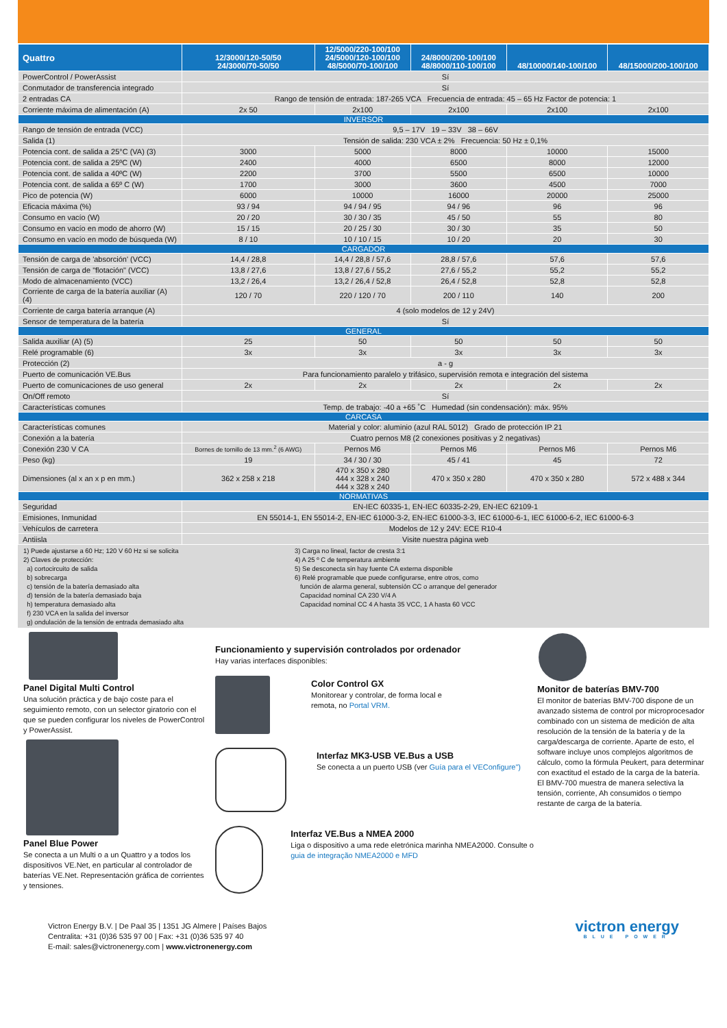| Quattro | 12/3000/120-50/50 24/3000/70-50/50 | 12/5000/220-100/100 24/5000/120-100/100 48/5000/70-100/100 | 24/8000/200-100/100 48/8000/110-100/100 | 48/10000/140-100/100 | 48/15000/200-100/100 |
| --- | --- | --- | --- | --- | --- |
| PowerControl / PowerAssist | Sí | | | | |
| Conmutador de transferencia integrado | Sí | | | | |
| 2 entradas CA | Rango de tensión de entrada: 187-265 VCA Frecuencia de entrada: 45 – 65 Hz Factor de potencia: 1 | | | | |
| Corriente máxima de alimentación (A) | 2x 50 | 2x100 | 2x100 | 2x100 | 2x100 |
| INVERSOR | | | | | |
| Rango de tensión de entrada (VCC) | 9,5 – 17V 19 – 33V 38 – 66V | | | | |
| Salida (1) | Tensión de salida: 230 VCA ± 2% Frecuencia: 50 Hz ± 0,1% | | | | |
| Potencia cont. de salida a 25°C (VA) (3) | 3000 | 5000 | 8000 | 10000 | 15000 |
| Potencia cont. de salida a 25ºC (W) | 2400 | 4000 | 6500 | 8000 | 12000 |
| Potencia cont. de salida a 40ºC (W) | 2200 | 3700 | 5500 | 6500 | 10000 |
| Potencia cont. de salida a 65º C (W) | 1700 | 3000 | 3600 | 4500 | 7000 |
| Pico de potencia (W) | 6000 | 10000 | 16000 | 20000 | 25000 |
| Eficacia máxima (%) | 93 / 94 | 94 / 94 / 95 | 94 / 96 | 96 | 96 |
| Consumo en vacío (W) | 20 / 20 | 30 / 30 / 35 | 45 / 50 | 55 | 80 |
| Consumo en vacío en modo de ahorro (W) | 15 / 15 | 20 / 25 / 30 | 30 / 30 | 35 | 50 |
| Consumo en vacío en modo de búsqueda (W) | 8 / 10 | 10 / 10 / 15 | 10 / 20 | 20 | 30 |
| CARGADOR | | | | | |
| Tensión de carga de 'absorción' (VCC) | 14,4 / 28,8 | 14,4 / 28,8 / 57,6 | 28,8 / 57,6 | 57,6 | 57,6 |
| Tensión de carga de "flotación" (VCC) | 13,8 / 27,6 | 13,8 / 27,6 / 55,2 | 27,6 / 55,2 | 55,2 | 55,2 |
| Modo de almacenamiento (VCC) | 13,2 / 26,4 | 13,2 / 26,4 / 52,8 | 26,4 / 52,8 | 52,8 | 52,8 |
| Corriente de carga de la batería auxiliar (A) (4) | 120 / 70 | 220 / 120 / 70 | 200 / 110 | 140 | 200 |
| Corriente de carga batería arranque (A) | 4 (solo modelos de 12 y 24V) | | | | |
| Sensor de temperatura de la batería | Sí | | | | |
| GENERAL | | | | | |
| Salida auxiliar (A) (5) | 25 | 50 | 50 | 50 | 50 |
| Relé programable (6) | 3x | 3x | 3x | 3x | 3x |
| Protección (2) | a - g | | | | |
| Puerto de comunicación VE.Bus | Para funcionamiento paralelo y trifásico, supervisión remota e integración del sistema | | | | |
| Puerto de comunicaciones de uso general | 2x | 2x | 2x | 2x | 2x |
| On/Off remoto | Sí | | | | |
| Características comunes | Temp. de trabajo: -40 a +65 ˚C Humedad (sin condensación): máx. 95% | | | | |
| CARCASA | | | | | |
| Características comunes | Material y color: aluminio (azul RAL 5012) Grado de protección IP 21 | | | | |
| Conexión a la batería | Cuatro pernos M8 (2 conexiones positivas y 2 negativas) | | | | |
| Conexión 230 V CA | Bornes de tornillo de 13 mm.<sup>2</sup> (6 AWG) | Pernos M6 | Pernos M6 | Pernos M6 | Pernos M6 |
| Peso (kg) | 19 | 34 / 30 / 30 | 45 / 41 | 45 | 72 |
| Dimensiones (al x an x p en mm.) | 362 x 258 x 218 | 470 x 350 x 280 444 x 328 x 240 444 x 328 x 240 | 470 x 350 x 280 | 470 x 350 x 280 | 572 x 488 x 344 |
| NORMATIVAS | | | | | |
| Seguridad | EN-IEC 60335-1, EN-IEC 60335-2-29, EN-IEC 62109-1 | | | | |
| Emisiones, Inmunidad | EN 55014-1, EN 55014-2, EN-IEC 61000-3-2, EN-IEC 61000-3-3, IEC 61000-6-1, IEC 61000-6-2, IEC 61000-6-3 | | | | |
| Vehículos de carretera | Modelos de 12 y 24V: ECE R10-4 | | | | |
| Antiisla | Visite nuestra página web | | | | |
1) Puede ajustarse a 60 Hz; 120 V 60 Hz si se solicita
2) Claves de protección:
a) cortocircuito de salida
b) sobrecarga
c) tensión de la batería demasiado alta
d) tensión de la batería demasiado baja
h) temperatura demasiado alta
f) 230 VCA en la salida del inversor
g) ondulación de la tensión de entrada demasiado alta
3) Carga no lineal, factor de cresta 3:1
4) A 25 º C de temperatura ambiente
5) Se desconecta sin hay fuente CA externa disponible
6) Relé programable que puede configurarse, entre otros, como
función de alarma general, subtensión CC o arranque del generador
Capacidad nominal CA 230 V/4 A
Capacidad nominal CC 4 A hasta 35 VCC, 1 A hasta 60 VCC
Panel Digital Multi Control
Una solución práctica y de bajo coste para el seguimiento remoto, con un selector giratorio con el que se pueden configurar los niveles de PowerControl y PowerAssist.
Panel Blue Power
Se conecta a un Multi o a un Quattro y a todos los dispositivos VE.Net, en particular al controlador de baterías VE.Net. Representación gráfica de corrientes y tensiones.
Funcionamiento y supervisión controlados por ordenador
Hay varias interfaces disponibles:
Color Control GX
Monitorear y controlar, de forma local e
remota, no Portal VRM.
Interfaz MK3-USB VE.Bus a USB
Se conecta a un puerto USB (ver Guía para el VEConfigure")
Interfaz VE.Bus a NMEA 2000
Liga o dispositivo a uma rede eletrónica marinha NMEA2000. Consulte o guia de integração NMEA2000 e MFD
Monitor de baterías BMV-700
El monitor de baterías BMV-700 dispone de un avanzado sistema de control por microprocesador combinado con un sistema de medición de alta resolución de la tensión de la batería y de la carga/descarga de corriente. Aparte de esto, el software incluye unos complejos algoritmos de cálculo, como la fórmula Peukert, para determinar con exactitud el estado de la carga de la batería. El BMV-700 muestra de manera selectiva la tensión, corriente, Ah consumidos o tiempo restante de carga de la batería.
Victron Energy B.V. | De Paal 35 | 1351 JG Almere | Países Bajos
Centralita: +31 (0)36 535 97 00 | Fax: +31 (0)36 535 97 40
E-mail: sales@victronenergy.com | www.victronenergy.com
victron energy
BLUE POWER